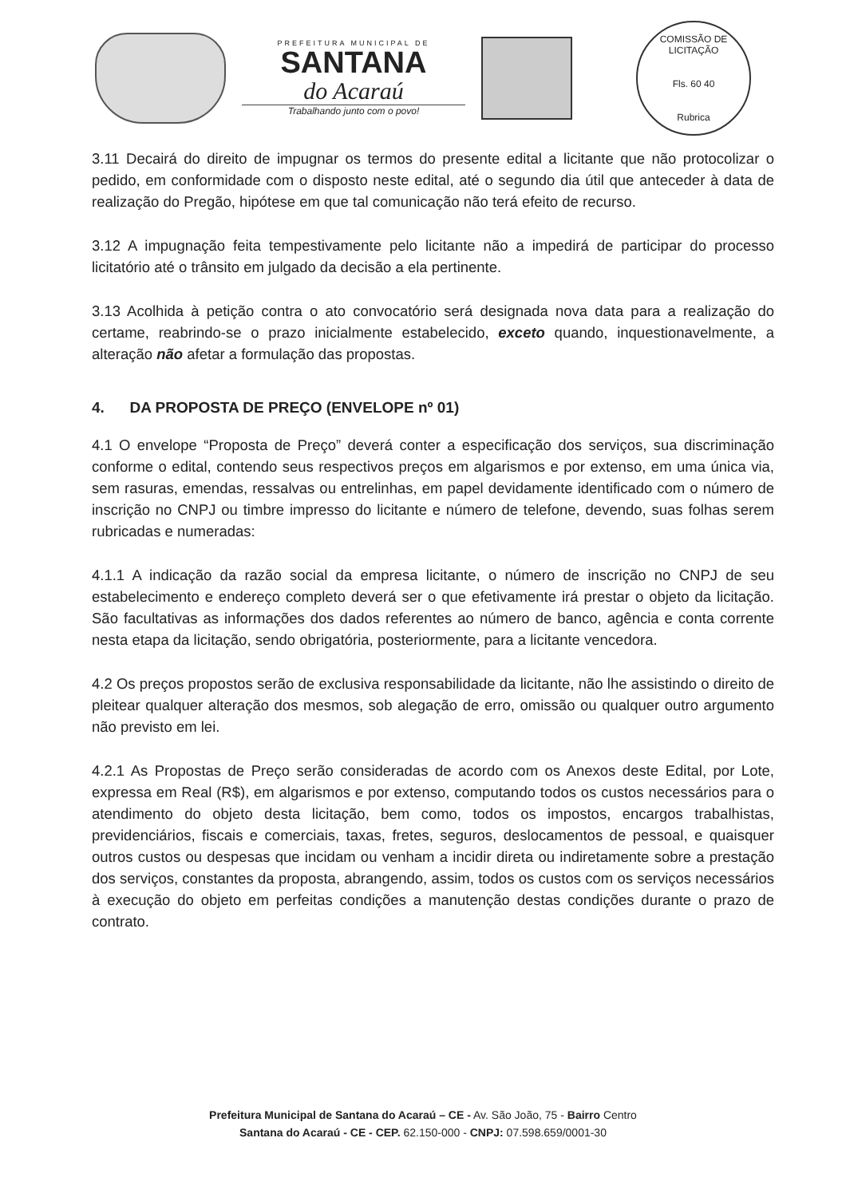PREFEITURA MUNICIPAL DE
SANTANA
do Acaraú
Trabalhando junto com o povo!
COMISSÃO DE LICITAÇÃO
Fls. 60 40
Rubrica
3.11 Decairá do direito de impugnar os termos do presente edital a licitante que não protocolizar o pedido, em conformidade com o disposto neste edital, até o segundo dia útil que anteceder à data de realização do Pregão, hipótese em que tal comunicação não terá efeito de recurso.
3.12 A impugnação feita tempestivamente pelo licitante não a impedirá de participar do processo licitatório até o trânsito em julgado da decisão a ela pertinente.
3.13 Acolhida à petição contra o ato convocatório será designada nova data para a realização do certame, reabrindo-se o prazo inicialmente estabelecido, exceto quando, inquestionavelmente, a alteração não afetar a formulação das propostas.
4. DA PROPOSTA DE PREÇO (ENVELOPE nº 01)
4.1 O envelope “Proposta de Preço” deverá conter a especificação dos serviços, sua discriminação conforme o edital, contendo seus respectivos preços em algarismos e por extenso, em uma única via, sem rasuras, emendas, ressalvas ou entrelinhas, em papel devidamente identificado com o número de inscrição no CNPJ ou timbre impresso do licitante e número de telefone, devendo, suas folhas serem rubricadas e numeradas:
4.1.1 A indicação da razão social da empresa licitante, o número de inscrição no CNPJ de seu estabelecimento e endereço completo deverá ser o que efetivamente irá prestar o objeto da licitação. São facultativas as informações dos dados referentes ao número de banco, agência e conta corrente nesta etapa da licitação, sendo obrigatória, posteriormente, para a licitante vencedora.
4.2 Os preços propostos serão de exclusiva responsabilidade da licitante, não lhe assistindo o direito de pleitear qualquer alteração dos mesmos, sob alegação de erro, omissão ou qualquer outro argumento não previsto em lei.
4.2.1 As Propostas de Preço serão consideradas de acordo com os Anexos deste Edital, por Lote, expressa em Real (R$), em algarismos e por extenso, computando todos os custos necessários para o atendimento do objeto desta licitação, bem como, todos os impostos, encargos trabalhistas, previdenciários, fiscais e comerciais, taxas, fretes, seguros, deslocamentos de pessoal, e quaisquer outros custos ou despesas que incidam ou venham a incidir direta ou indiretamente sobre a prestação dos serviços, constantes da proposta, abrangendo, assim, todos os custos com os serviços necessários à execução do objeto em perfeitas condições a manutenção destas condições durante o prazo de contrato.
Prefeitura Municipal de Santana do Acaraú – CE - Av. São João, 75 - Bairro Centro
Santana do Acaraú - CE - CEP. 62.150-000 - CNPJ: 07.598.659/0001-30